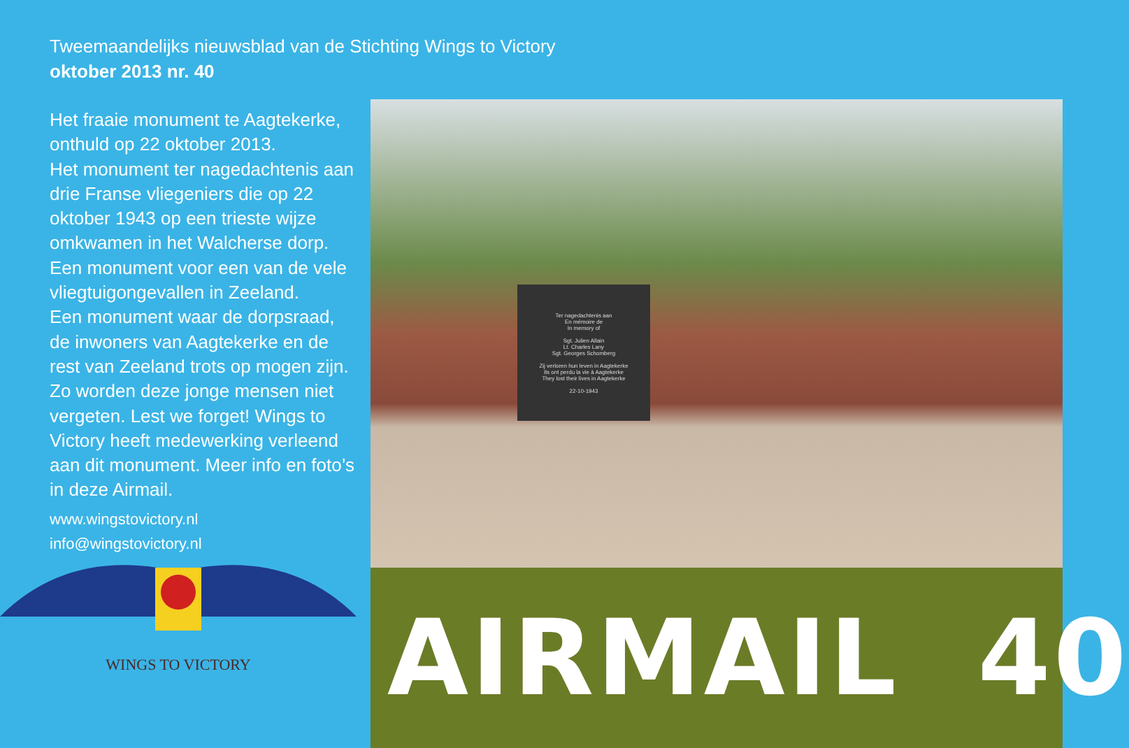Tweemaandelijks nieuwsblad van de Stichting Wings to Victory
oktober 2013 nr. 40
Het fraaie monument te Aagtekerke, onthuld op 22 oktober 2013.
Het monument ter nagedachtenis aan drie Franse vliegeniers die op 22 oktober 1943 op een trieste wijze omkwamen in het Walcherse dorp. Een monument voor een van de vele vliegtuigongevallen in Zeeland.
Een monument waar de dorpsraad, de inwoners van Aagtekerke en de rest van Zeeland trots op mogen zijn.
Zo worden deze jonge mensen niet vergeten. Lest we forget! Wings to Victory heeft medewerking verleend aan dit monument. Meer info en foto’s in deze Airmail.
www.wingstovictory.nl
info@wingstovictory.nl
WINGS TO VICTORY
Ter nagedachtenis aan
En mémoire de
In memory of
Sgt. Julien Allain
Lt. Charles Lany
Sgt. Georges Schomberg
Zij verloren hun leven in Aagtekerke
Ils ont perdu la vie à Aagtekerke
They lost their lives in Aagtekerke
22-10-1943
AIRMAIL 40